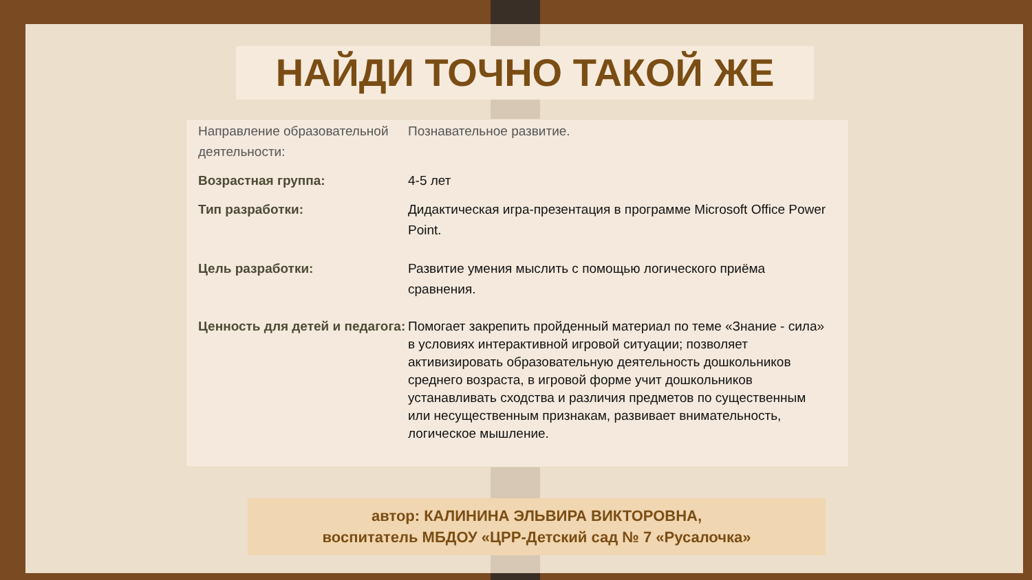НАЙДИ ТОЧНО ТАКОЙ ЖЕ
| Направление образовательной деятельности: | Познавательное развитие. |
| Возрастная группа: | 4-5 лет |
| Тип разработки: | Дидактическая игра-презентация в программе Microsoft Office Power Point. |
| Цель разработки: | Развитие умения мыслить с помощью логического приёма сравнения. |
| Ценность для детей и педагога: | Помогает закрепить пройденный материал по теме «Знание - сила» в условиях интерактивной игровой ситуации; позволяет активизировать образовательную деятельность дошкольников среднего возраста, в игровой форме учит дошкольников устанавливать сходства и различия предметов по существенным или несущественным признакам, развивает внимательность, логическое мышление. |
автор: КАЛИНИНА ЭЛЬВИРА ВИКТОРОВНА,
воспитатель МБДОУ «ЦРР-Детский сад № 7 «Русалочка»